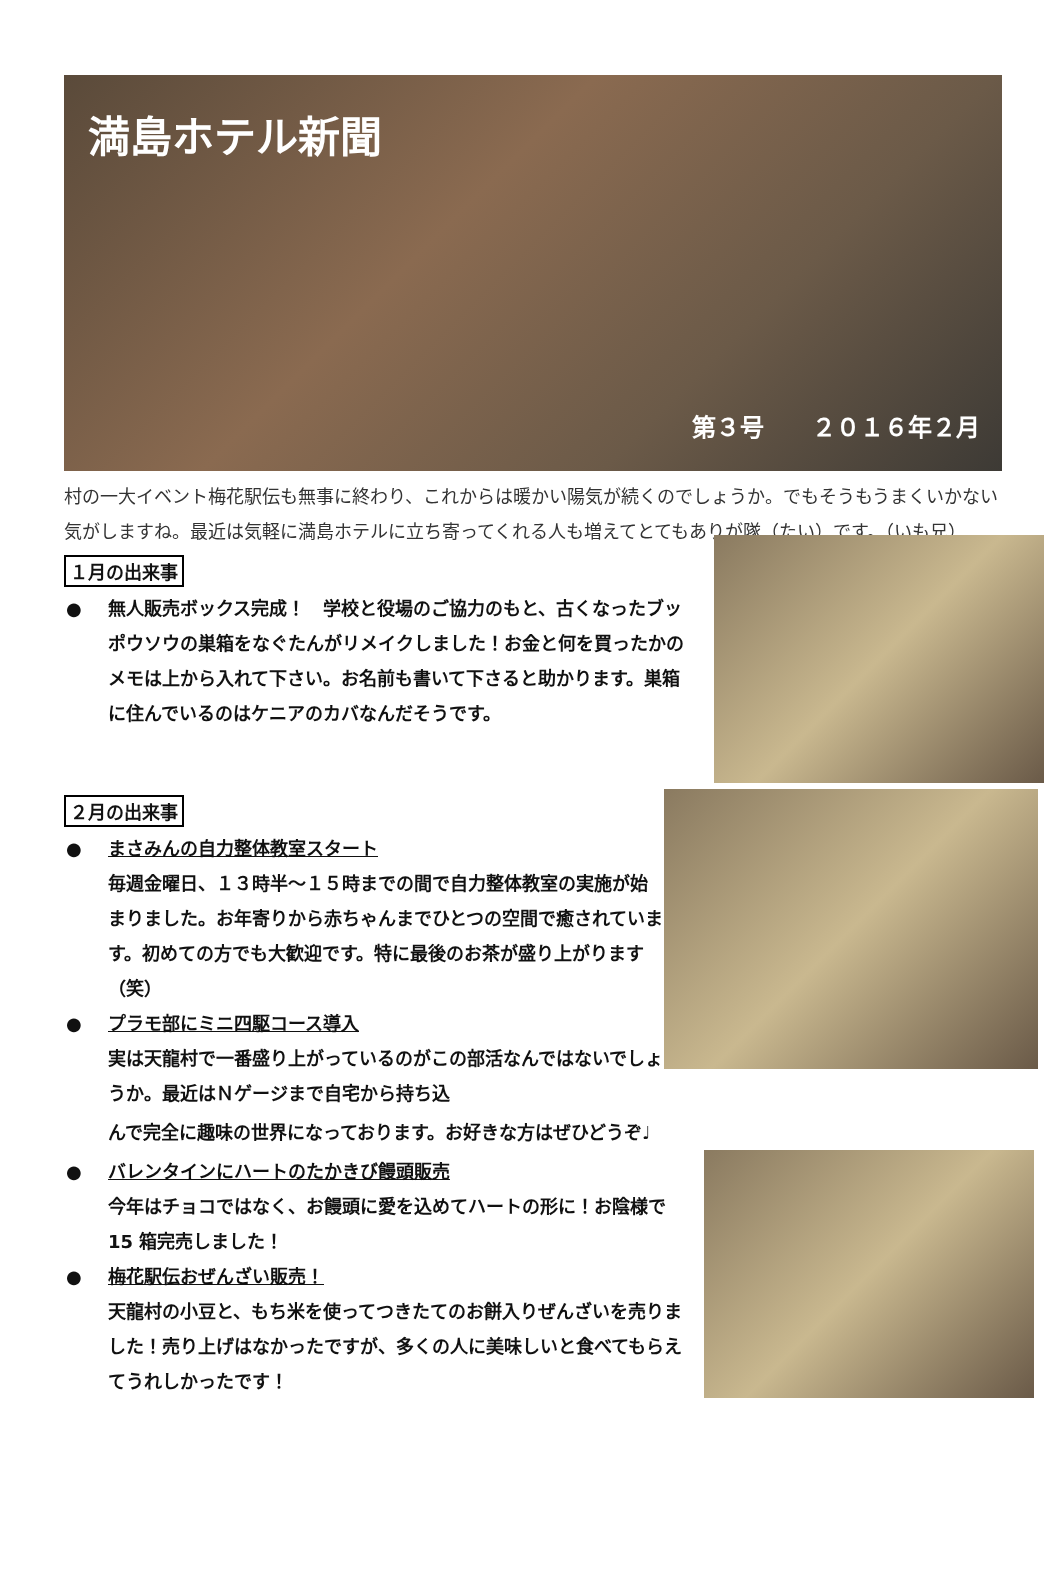満島ホテル新聞
第３号　　２０１６年２月
村の一大イベント梅花駅伝も無事に終わり、これからは暖かい陽気が続くのでしょうか。でもそうもうまくいかない気がしますね。最近は気軽に満島ホテルに立ち寄ってくれる人も増えてとてもありが隊（たい）です。（いも兄）
１月の出来事
● 無人販売ボックス完成！　学校と役場のご協力のもと、古くなったブッポウソウの巣箱をなぐたんがリメイクしました！お金と何を買ったかのメモは上から入れて下さい。お名前も書いて下さると助かります。巣箱に住んでいるのはケニアのカバなんだそうです。
２月の出来事
● まさみんの自力整体教室スタート
毎週金曜日、１３時半～１５時までの間で自力整体教室の実施が始まりました。お年寄りから赤ちゃんまでひとつの空間で癒されています。初めての方でも大歓迎です。特に最後のお茶が盛り上がります（笑）
● プラモ部にミニ四駆コース導入
実は天龍村で一番盛り上がっているのがこの部活なんではないでしょうか。最近はＮゲージまで自宅から持ち込
んで完全に趣味の世界になっております。お好きな方はぜひどうぞ♩
● バレンタインにハートのたかきび饅頭販売
今年はチョコではなく、お饅頭に愛を込めてハートの形に！お陰様で 15 箱完売しました！
● 梅花駅伝おぜんざい販売！
天龍村の小豆と、もち米を使ってつきたてのお餅入りぜんざいを売りました！売り上げはなかったですが、多くの人に美味しいと食べてもらえてうれしかったです！